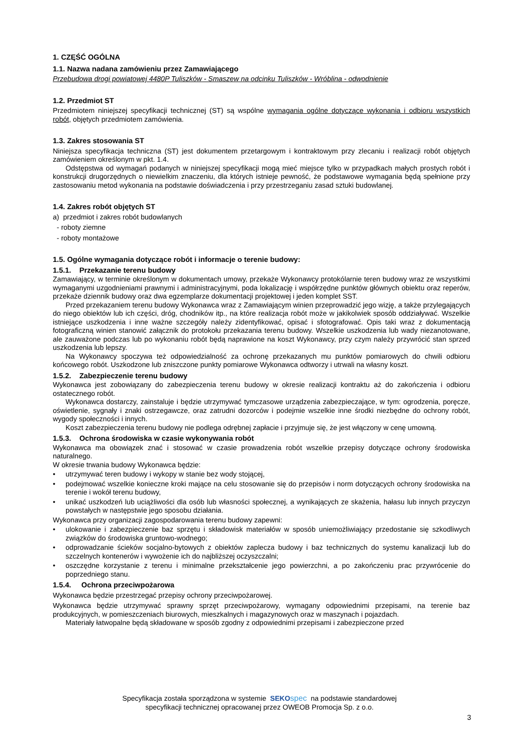1. CZĘŚĆ OGÓLNA
1.1. Nazwa nadana zamówieniu przez Zamawiającego
Przebudowa drogi powiatowej 4480P Tuliszków - Smaszew na odcinku Tuliszków - Wróblina - odwodnienie
1.2. Przedmiot ST
Przedmiotem niniejszej specyfikacji technicznej (ST) są wspólne wymagania ogólne dotyczące wykonania i odbioru wszystkich robót, objętych przedmiotem zamówienia.
1.3. Zakres stosowania ST
Niniejsza specyfikacja techniczna (ST) jest dokumentem przetargowym i kontraktowym przy zlecaniu i realizacji robót objętych zamówieniem określonym w pkt. 1.4.
Odstępstwa od wymagań podanych w niniejszej specyfikacji mogą mieć miejsce tylko w przypadkach małych prostych robót i konstrukcji drugorzędnych o niewielkim znaczeniu, dla których istnieje pewność, że podstawowe wymagania będą spełnione przy zastosowaniu metod wykonania na podstawie doświadczenia i przy przestrzeganiu zasad sztuki budowlanej.
1.4. Zakres robót objętych ST
a) przedmiot i zakres robót budowlanych
- roboty ziemne
- roboty montażowe
1.5. Ogólne wymagania dotyczące robót i informacje o terenie budowy:
1.5.1. Przekazanie terenu budowy
Zamawiający, w terminie określonym w dokumentach umowy, przekaże Wykonawcy protokólarnie teren budowy wraz ze wszystkimi wymaganymi uzgodnieniami prawnymi i administracyjnymi, poda lokalizację i współrzędne punktów głównych obiektu oraz reperów, przekaże dziennik budowy oraz dwa egzemplarze dokumentacji projektowej i jeden komplet SST.
Przed przekazaniem terenu budowy Wykonawca wraz z Zamawiającym winien przeprowadzić jego wizję, a także przylegających do niego obiektów lub ich części, dróg, chodników itp., na które realizacja robót może w jakikolwiek sposób oddziaływać. Wszelkie istniejące uszkodzenia i inne ważne szczegóły należy zidentyfikować, opisać i sfotografować. Opis taki wraz z dokumentacją fotograficzną winien stanowić załącznik do protokołu przekazania terenu budowy. Wszelkie uszkodzenia lub wady niezanotowane, ale zauważone podczas lub po wykonaniu robót będą naprawione na koszt Wykonawcy, przy czym należy przywrócić stan sprzed uszkodzenia lub lepszy.
Na Wykonawcy spoczywa też odpowiedzialność za ochronę przekazanych mu punktów pomiarowych do chwili odbioru końcowego robót. Uszkodzone lub zniszczone punkty pomiarowe Wykonawca odtworzy i utrwali na własny koszt.
1.5.2. Zabezpieczenie terenu budowy
Wykonawca jest zobowiązany do zabezpieczenia terenu budowy w okresie realizacji kontraktu aż do zakończenia i odbioru ostatecznego robót.
Wykonawca dostarczy, zainstaluje i będzie utrzymywać tymczasowe urządzenia zabezpieczające, w tym: ogrodzenia, poręcze, oświetlenie, sygnały i znaki ostrzegawcze, oraz zatrudni dozorców i podejmie wszelkie inne środki niezbędne do ochrony robót, wygody społeczności i innych.
Koszt zabezpieczenia terenu budowy nie podlega odrębnej zapłacie i przyjmuje się, że jest włączony w cenę umowną.
1.5.3. Ochrona środowiska w czasie wykonywania robót
Wykonawca ma obowiązek znać i stosować w czasie prowadzenia robót wszelkie przepisy dotyczące ochrony środowiska naturalnego.
W okresie trwania budowy Wykonawca będzie:
• utrzymywać teren budowy i wykopy w stanie bez wody stojącej,
• podejmować wszelkie konieczne kroki mające na celu stosowanie się do przepisów i norm dotyczących ochrony środowiska na terenie i wokół terenu budowy,
• unikać uszkodzeń lub uciążliwości dla osób lub własności społecznej, a wynikających ze skażenia, hałasu lub innych przyczyn powstałych w następstwie jego sposobu działania.
Wykonawca przy organizacji zagospodarowania terenu budowy zapewni:
• ulokowanie i zabezpieczenie baz sprzętu i składowisk materiałów w sposób uniemożliwiający przedostanie się szkodliwych związków do środowiska gruntowo-wodnego;
• odprowadzanie ścieków socjalno-bytowych z obiektów zaplecza budowy i baz technicznych do systemu kanalizacji lub do szczelnych kontenerów i wywożenie ich do najbliższej oczyszczalni;
• oszczędne korzystanie z terenu i minimalne przekształcenie jego powierzchni, a po zakończeniu prac przywrócenie do poprzedniego stanu.
1.5.4. Ochrona przeciwpożarowa
Wykonawca będzie przestrzegać przepisy ochrony przeciwpożarowej.
Wykonawca będzie utrzymywać sprawny sprzęt przeciwpożarowy, wymagany odpowiednimi przepisami, na terenie baz produkcyjnych, w pomieszczeniach biurowych, mieszkalnych i magazynowych oraz w maszynach i pojazdach.
Materiały łatwopalne będą składowane w sposób zgodny z odpowiednimi przepisami i zabezpieczone przed
Specyfikacja została sporządzona w systemie SEKO spec na podstawie standardowej
specyfikacji technicznej opracowanej przez OWEOB Promocja Sp. z o.o.
3